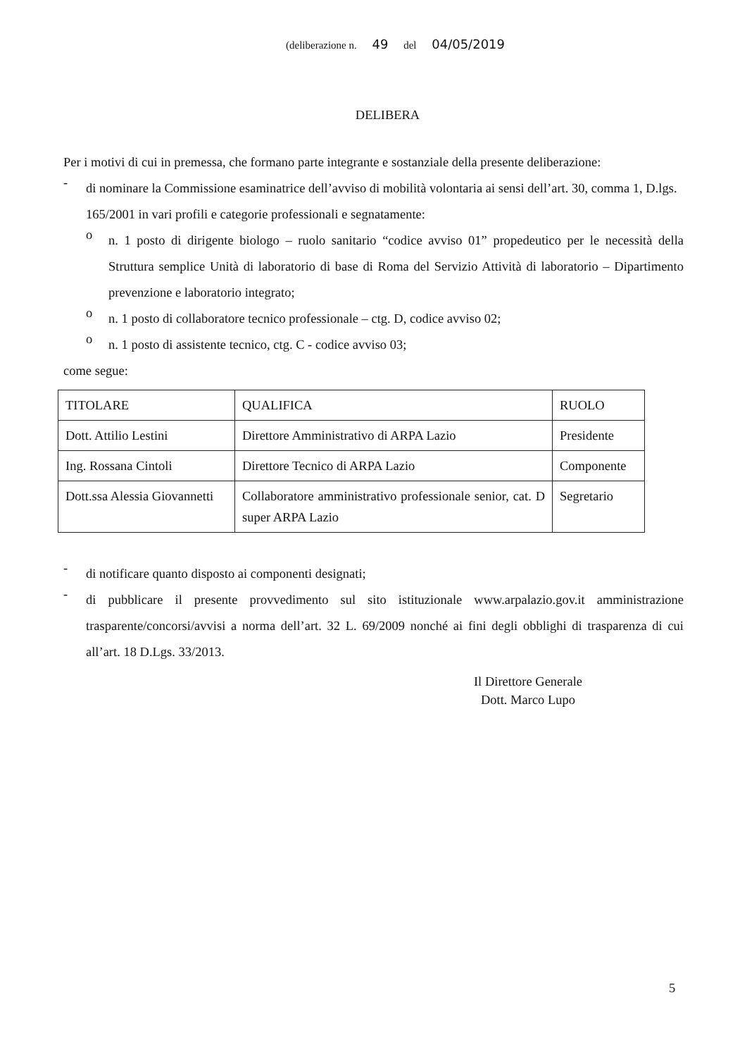(deliberazione n. 49 del 04/05/2019
DELIBERA
Per i motivi di cui in premessa, che formano parte integrante e sostanziale della presente deliberazione:
-
di nominare la Commissione esaminatrice dell’avviso di mobilità volontaria ai sensi dell’art. 30, comma 1, D.lgs. 165/2001 in vari profili e categorie professionali e segnatamente:
o
n. 1 posto di dirigente biologo – ruolo sanitario “codice avviso 01” propedeutico per le necessità della Struttura semplice Unità di laboratorio di base di Roma del Servizio Attività di laboratorio – Dipartimento prevenzione e laboratorio integrato;
o
n. 1 posto di collaboratore tecnico professionale – ctg. D, codice avviso 02;
o
n. 1 posto di assistente tecnico, ctg. C - codice avviso 03;
come segue:
| TITOLARE | QUALIFICA | RUOLO |
| Dott. Attilio Lestini | Direttore Amministrativo di ARPA Lazio | Presidente |
| Ing. Rossana Cintoli | Direttore Tecnico di ARPA Lazio | Componente |
| Dott.ssa Alessia Giovannetti | Collaboratore amministrativo professionale senior, cat. D super ARPA Lazio | Segretario |
-
di notificare quanto disposto ai componenti designati;
-
di pubblicare il presente provvedimento sul sito istituzionale www.arpalazio.gov.it amministrazione trasparente/concorsi/avvisi a norma dell’art. 32 L. 69/2009 nonché ai fini degli obblighi di trasparenza di cui all’art. 18 D.Lgs. 33/2013.
Il Direttore Generale
Dott. Marco Lupo
5